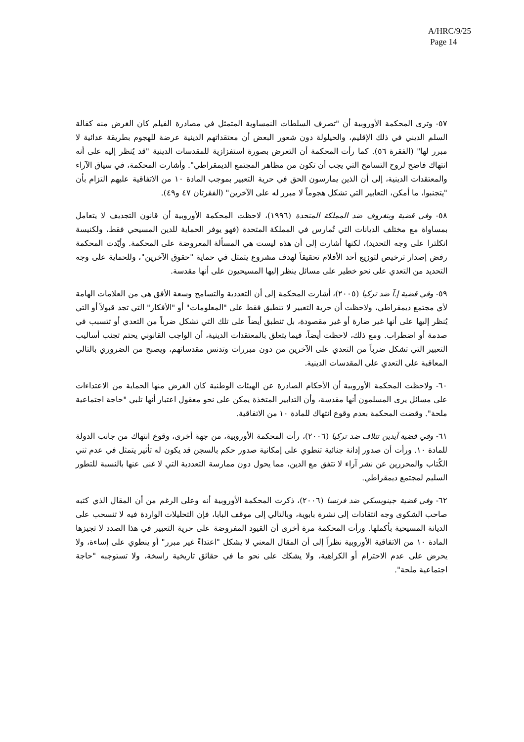A/HRC/9/25
Page 14
٥٧- وترى المحكمة الأوروبية أن "تصرف السلطات النمساوية المتمثل في مصادرة الفيلم كان الغرض منه كفالة السلم الديني في ذلك الإقليم، والحيلولة دون شعور البعض أن معتقداتهم الدينية عرضة للهجوم بطريقة عدائية لا مبرر لها" (الفقرة ٥٦). كما رأت المحكمة أن التعرض بصورة استفزازية للمقدسات الدينية "قد يُنظر إليه على أنه انتهاك فاضح لروح التسامح التي يجب أن تكون من مظاهر المجتمع الديمقراطي". وأشارت المحكمة، في سياق الآراء والمعتقدات الدينية، إلى أن الذين يمارسون الحق في حرية التعبير بموجب المادة ١٠ من الاتفاقية عليهم التزام بأن "يتجنبوا، ما أمكن، التعابير التي تشكل هجوماً لا مبرر له على الآخرين" (الفقرتان ٤٧ و٤٩).
٥٨- وفي قضية وينغروف ضد المملكة المتحدة (١٩٩٦)، لاحظت المحكمة الأوروبية أن قانون التجديف لا يتعامل بمساواة مع مختلف الديانات التي تُمارس في المملكة المتحدة (فهو يوفر الحماية للدين المسيحي فقط، ولكنيسة انكلترا على وجه التحديد)، لكنها أشارت إلى أن هذه ليست هي المسألة المعروضة على المحكمة. وأيّدت المحكمة رفض إصدار ترخيص لتوزيع أحد الأفلام تحقيقاً لهدف مشروع يتمثل في حماية "حقوق الآخرين"، وللحماية على وجه التحديد من التعدي على نحو خطير على مسائل ينظر إليها المسيحيون على أنها مقدسة.
٥٩- وفي قضية إ.آ ضد تركيا (٢٠٠٥)، أشارت المحكمة إلى أن التعددية والتسامح وسعة الأفق هي من العلامات الهامة لأي مجتمع ديمقراطي، ولاحظت أن حرية التعبير لا تنطبق فقط على "المعلومات" أو "الأفكار" التي تجد قبولاً أو التي يُنظر إليها على أنها غير ضارة أو غير مقصودة، بل تنطبق أيضاً على تلك التي تشكل ضرباً من التعدي أو تتسبب في صدمة أو اضطراب. ومع ذلك، لاحظت أيضاً، فيما يتعلق بالمعتقدات الدينية، أن الواجب القانوني يحتم تجنب أساليب التعبير التي تشكل ضرباً من التعدي على الآخرين من دون مبررات وتدنس مقدساتهم، ويصبح من الضروري بالتالي المعاقبة على التعدي على المقدسات الدينية.
٦٠- ولاحظت المحكمة الأوروبية أن الأحكام الصادرة عن الهيئات الوطنية كان الغرض منها الحماية من الاعتداءات على مسائل يرى المسلمون أنها مقدسة، وأن التدابير المتخذة يمكن على نحو معقول اعتبار أنها تلبي "حاجة اجتماعية ملحة". وقضت المحكمة بعدم وقوع انتهاك للمادة ١٠ من الاتفاقية.
٦١- وفي قضية آيدين تتلاف ضد تركيا (٢٠٠٦)، رأت المحكمة الأوروبية، من جهة أخرى، وقوع انتهاك من جانب الدولة للمادة ١٠. ورأت أن صدور إدانة جنائية تنطوي على إمكانية صدور حكم بالسجن قد يكون له تأثير يتمثل في عدم ثني الكُتاب والمحررين عن نشر آراء لا تتفق مع الدين، مما يحول دون ممارسة التعددية التي لا غنى عنها بالنسبة للتطور السليم لمجتمع ديمقراطي.
٦٢- وفي قضية جينويسكي ضد فرنسا (٢٠٠٦)، ذكرت المحكمة الأوروبية أنه وعلى الرغم من أن المقال الذي كتبه صاحب الشكوى وجه انتقادات إلى نشرة بابوية، وبالتالي إلى موقف البابا، فإن التحليلات الواردة فيه لا تنسحب على الديانة المسيحية بأكملها. ورأت المحكمة مرة أخرى أن القيود المفروضة على حرية التعبير في هذا الصدد لا تجيزها المادة ١٠ من الاتفاقية الأوروبية نظراً إلى أن المقال المعني لا يشكل "اعتداءً غير مبرر" أو ينطوي على إساءة، ولا يحرض على عدم الاحترام أو الكراهية، ولا يشكك على نحو ما في حقائق تاريخية راسخة، ولا تستوجبه "حاجة اجتماعية ملحة".